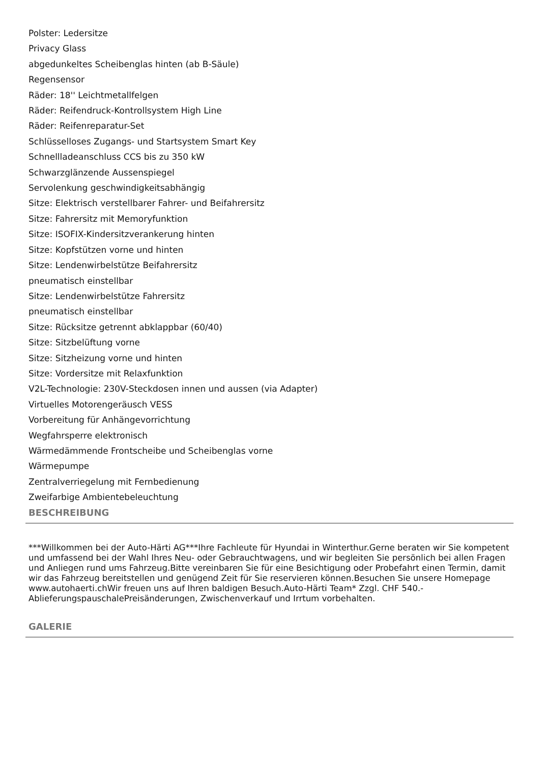Polster: Ledersitze
Privacy Glass
abgedunkeltes Scheibenglas hinten (ab B-Säule)
Regensensor
Räder: 18'' Leichtmetallfelgen
Räder: Reifendruck-Kontrollsystem High Line
Räder: Reifenreparatur-Set
Schlüsselloses Zugangs- und Startsystem Smart Key
Schnellladeanschluss CCS bis zu 350 kW
Schwarzglänzende Aussenspiegel
Servolenkung geschwindigkeitsabhängig
Sitze: Elektrisch verstellbarer Fahrer- und Beifahrersitz
Sitze: Fahrersitz mit Memoryfunktion
Sitze: ISOFIX-Kindersitzverankerung hinten
Sitze: Kopfstützen vorne und hinten
Sitze: Lendenwirbelstütze Beifahrersitz
pneumatisch einstellbar
Sitze: Lendenwirbelstütze Fahrersitz
pneumatisch einstellbar
Sitze: Rücksitze getrennt abklappbar (60/40)
Sitze: Sitzbelüftung vorne
Sitze: Sitzheizung vorne und hinten
Sitze: Vordersitze mit Relaxfunktion
V2L-Technologie: 230V-Steckdosen innen und aussen (via Adapter)
Virtuelles Motorengeräusch VESS
Vorbereitung für Anhängevorrichtung
Wegfahrsperre elektronisch
Wärmedämmende Frontscheibe und Scheibenglas vorne
Wärmepumpe
Zentralverriegelung mit Fernbedienung
Zweifarbige Ambientebeleuchtung
BESCHREIBUNG
***Willkommen bei der Auto-Härti AG***Ihre Fachleute für Hyundai in Winterthur.Gerne beraten wir Sie kompetent und umfassend bei der Wahl Ihres Neu- oder Gebrauchtwagens, und wir begleiten Sie persönlich bei allen Fragen und Anliegen rund ums Fahrzeug.Bitte vereinbaren Sie für eine Besichtigung oder Probefahrt einen Termin, damit wir das Fahrzeug bereitstellen und genügend Zeit für Sie reservieren können.Besuchen Sie unsere Homepage www.autohaerti.chWir freuen uns auf Ihren baldigen Besuch.Auto-Härti Team* Zzgl. CHF 540.- AblieferungspauschalePreisänderungen, Zwischenverkauf und Irrtum vorbehalten.
GALERIE